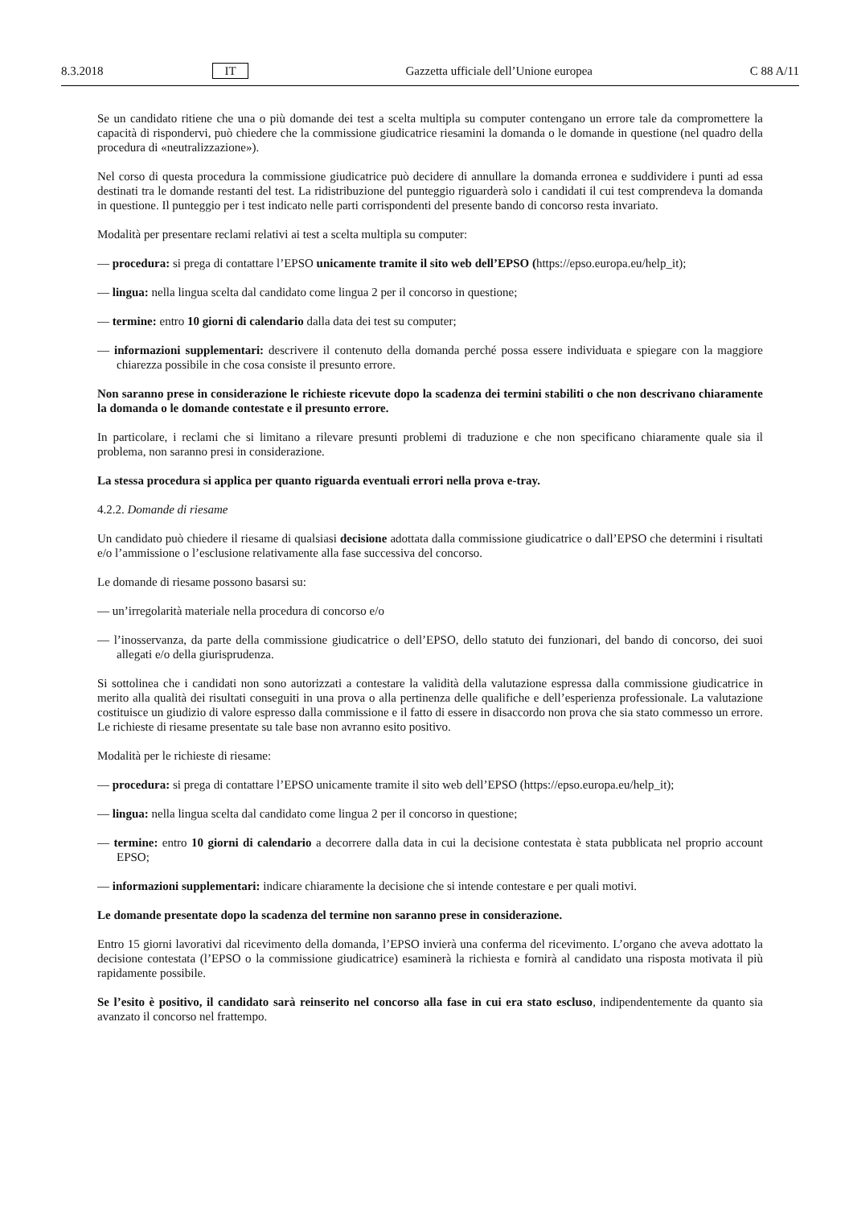8.3.2018 IT Gazzetta ufficiale dell’Unione europea C 88 A/11
Se un candidato ritiene che una o più domande dei test a scelta multipla su computer contengano un errore tale da compromettere la capacità di rispondervi, può chiedere che la commissione giudicatrice riesamini la domanda o le domande in questione (nel quadro della procedura di «neutralizzazione»).
Nel corso di questa procedura la commissione giudicatrice può decidere di annullare la domanda erronea e suddividere i punti ad essa destinati tra le domande restanti del test. La ridistribuzione del punteggio riguarderà solo i candidati il cui test comprendeva la domanda in questione. Il punteggio per i test indicato nelle parti corrispondenti del presente bando di concorso resta invariato.
Modalità per presentare reclami relativi ai test a scelta multipla su computer:
— procedura: si prega di contattare l’EPSO unicamente tramite il sito web dell’EPSO (https://epso.europa.eu/help_it);
— lingua: nella lingua scelta dal candidato come lingua 2 per il concorso in questione;
— termine: entro 10 giorni di calendario dalla data dei test su computer;
— informazioni supplementari: descrivere il contenuto della domanda perché possa essere individuata e spiegare con la maggiore chiarezza possibile in che cosa consiste il presunto errore.
Non saranno prese in considerazione le richieste ricevute dopo la scadenza dei termini stabiliti o che non descrivano chiaramente la domanda o le domande contestate e il presunto errore.
In particolare, i reclami che si limitano a rilevare presunti problemi di traduzione e che non specificano chiaramente quale sia il problema, non saranno presi in considerazione.
La stessa procedura si applica per quanto riguarda eventuali errori nella prova e-tray.
4.2.2. Domande di riesame
Un candidato può chiedere il riesame di qualsiasi decisione adottata dalla commissione giudicatrice o dall’EPSO che determini i risultati e/o l’ammissione o l’esclusione relativamente alla fase successiva del concorso.
Le domande di riesame possono basarsi su:
— un’irregolarità materiale nella procedura di concorso e/o
— l’inosservanza, da parte della commissione giudicatrice o dell’EPSO, dello statuto dei funzionari, del bando di concorso, dei suoi allegati e/o della giurisprudenza.
Si sottolinea che i candidati non sono autorizzati a contestare la validità della valutazione espressa dalla commissione giudicatrice in merito alla qualità dei risultati conseguiti in una prova o alla pertinenza delle qualifiche e dell’esperienza professionale. La valutazione costituisce un giudizio di valore espresso dalla commissione e il fatto di essere in disaccordo non prova che sia stato commesso un errore. Le richieste di riesame presentate su tale base non avranno esito positivo.
Modalità per le richieste di riesame:
— procedura: si prega di contattare l’EPSO unicamente tramite il sito web dell’EPSO (https://epso.europa.eu/help_it);
— lingua: nella lingua scelta dal candidato come lingua 2 per il concorso in questione;
— termine: entro 10 giorni di calendario a decorrere dalla data in cui la decisione contestata è stata pubblicata nel proprio account EPSO;
— informazioni supplementari: indicare chiaramente la decisione che si intende contestare e per quali motivi.
Le domande presentate dopo la scadenza del termine non saranno prese in considerazione.
Entro 15 giorni lavorativi dal ricevimento della domanda, l’EPSO invierà una conferma del ricevimento. L’organo che aveva adottato la decisione contestata (l’EPSO o la commissione giudicatrice) esaminerà la richiesta e fornirà al candidato una risposta motivata il più rapidamente possibile.
Se l’esito è positivo, il candidato sarà reinserito nel concorso alla fase in cui era stato escluso, indipendentemente da quanto sia avanzato il concorso nel frattempo.